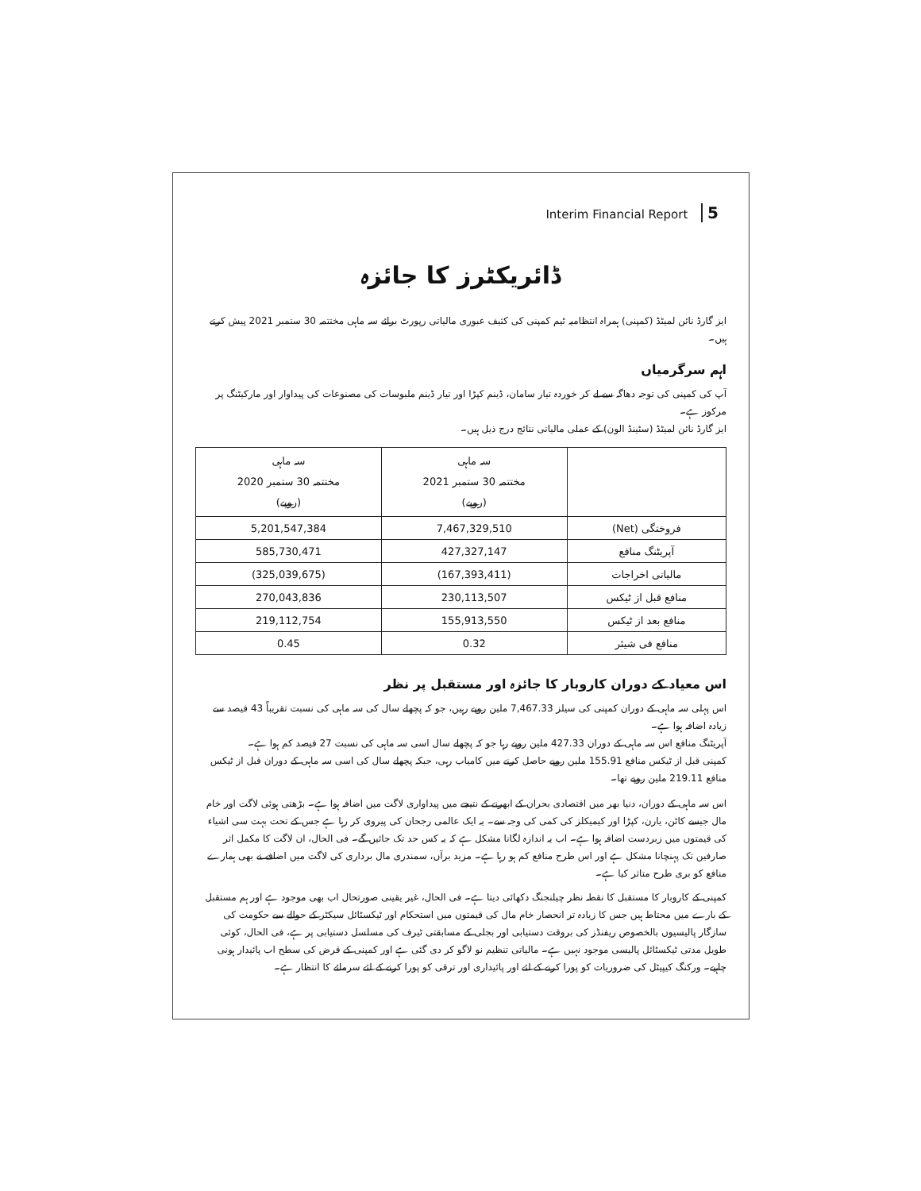Interim Financial Report 5
ڈائریکٹرز کا جائزہ
ایز گارڈ نائن لمیٹڈ (کمپنی) ہمراہ انتظامیہ ٹیم کمپنی کی کثیف عبوری مالیاتی رپورٹ برائے سہ ماہی مختتمہ 30 ستمبر 2021 پیش کرتے ہیں۔
اہم سرگرمیاں
آپ کی کمپنی کی توجہ دھاگہ سے لے کر خوردہ تیار سامان، ڈینم کپڑا اور تیار ڈینم ملبوسات کی مصنوعات کی پیداوار اور مارکیٹنگ پر مرکوز ہے۔
ایز گارڈ نائن لمیٹڈ (سٹینڈ الون) کے عملی مالیاتی نتائج درج ذیل ہیں۔
| | سہ ماہی مختتمہ 30 ستمبر 2021 (روپے) | سہ ماہی مختتمہ 30 ستمبر 2020 (روپے) |
| --- | --- | --- |
| فروختگی (Net) | 7,467,329,510 | 5,201,547,384 |
| آپریٹنگ منافع | 427,327,147 | 585,730,471 |
| مالیاتی اخراجات | (167,393,411) | (325,039,675) |
| منافع قبل از ٹیکس | 230,113,507 | 270,043,836 |
| منافع بعد از ٹیکس | 155,913,550 | 219,112,754 |
| منافع فی شیئر | 0.32 | 0.45 |
اس معیاد کے دوران کاروبار کا جائزہ اور مستقبل پر نظر
اس پہلی سہ ماہی کے دوران کمپنی کی سیلز 7,467.33 ملین روپے رہیں، جو کہ پچھلے سال کی سہ ماہی کی نسبت تقریباً 43 فیصد سے زیادہ اضافہ ہوا ہے۔
آپریٹنگ منافع اس سہ ماہی کے دوران 427.33 ملین روپے رہا جو کہ پچھلے سال اسی سہ ماہی کی نسبت 27 فیصد کم ہوا ہے۔
کمپنی قبل از ٹیکس منافع 155.91 ملین روپے حاصل کرنے میں کامیاب رہی، جبکہ پچھلے سال کی اسی سہ ماہی کے دوران قبل از ٹیکس منافع 219.11 ملین روپے تھا۔
اس سہ ماہی کے دوران، دنیا بھر میں اقتصادی بحران کے ابھرنے کے نتیجے میں پیداواری لاگت میں اضافہ ہوا ہے۔ بڑھتی ہوئی لاگت اور خام مال جیسے کاٹن، یارن، کپڑا اور کیمیکلز کی کمی کی وجہ سے۔ یہ ایک عالمی رجحان کی پیروی کر رہا ہے جس کے تحت بہت سی اشیاء کی قیمتوں میں زبردست اضافہ ہوا ہے۔ اب یہ اندازہ لگانا مشکل ہے کہ یہ کس حد تک جائیں گے۔ فی الحال، ان لاگت کا مکمل اثر صارفین تک پہنچانا مشکل ہے اور اس طرح منافع کم ہو رہا ہے۔ مزید برآں، سمندری مال برداری کی لاگت میں اضافے نے بھی ہمارے منافع کو بری طرح متاثر کیا ہے۔
کمپنی کے کاروبار کا مستقبل کا نقطہ نظر چیلنجنگ دکھائی دیتا ہے۔ فی الحال، غیر یقینی صورتحال اب بھی موجود ہے اور ہم مستقبل کے بارے میں محتاط ہیں جس کا زیادہ تر انحصار خام مال کی قیمتوں میں استحکام اور ٹیکسٹائل سیکٹر کے حوالے سے حکومت کی سازگار پالیسیوں بالخصوص ریفنڈز کی بروقت دستیابی اور بجلی کے مسابقتی ٹیرف کی مسلسل دستیابی پر ہے، فی الحال، کوئی طویل مدتی ٹیکسٹائل پالیسی موجود نہیں ہے۔ مالیاتی تنظیم نو لاگو کر دی گئی ہے اور کمپنی کے قرض کی سطح اب پائیدار ہونی چاہیے۔ ورکنگ کیپیٹل کی ضروریات کو پورا کرنے کے لئے اور پائیداری اور ترقی کو پورا کرنے کے لئے سرمائے کا انتظار ہے۔